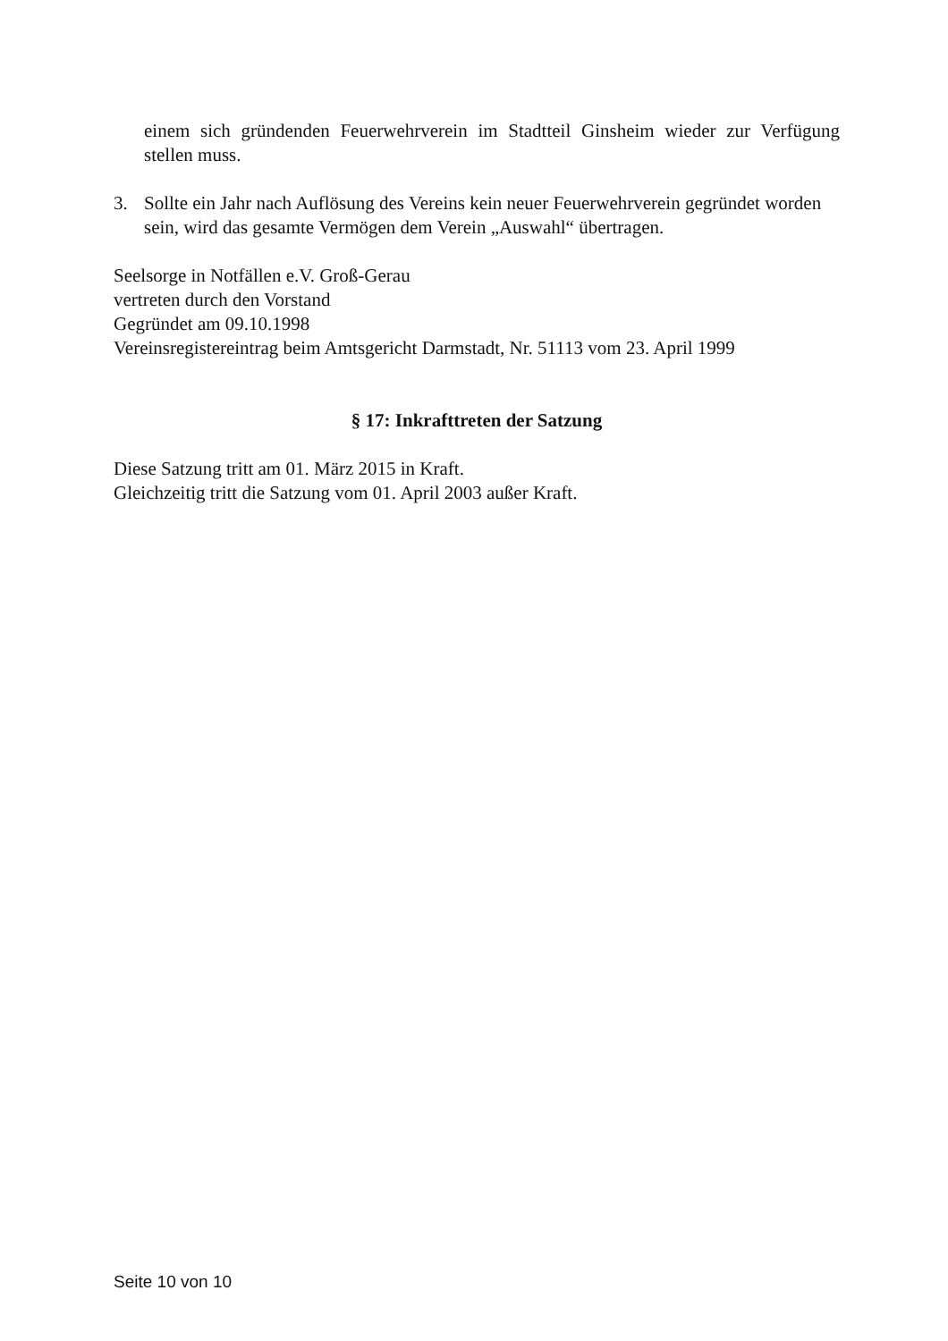einem sich gründenden Feuerwehrverein im Stadtteil Ginsheim wieder zur Verfügung stellen muss.
3. Sollte ein Jahr nach Auflösung des Vereins kein neuer Feuerwehrverein gegründet worden sein, wird das gesamte Vermögen dem Verein „Auswahl“ übertragen.
Seelsorge in Notfällen e.V. Groß-Gerau
vertreten durch den Vorstand
Gegründet am 09.10.1998
Vereinsregistereintrag beim Amtsgericht Darmstadt, Nr. 51113 vom 23. April 1999
§ 17: Inkrafttreten der Satzung
Diese Satzung tritt am 01. März 2015 in Kraft.
Gleichzeitig tritt die Satzung vom 01. April 2003 außer Kraft.
Seite 10 von 10